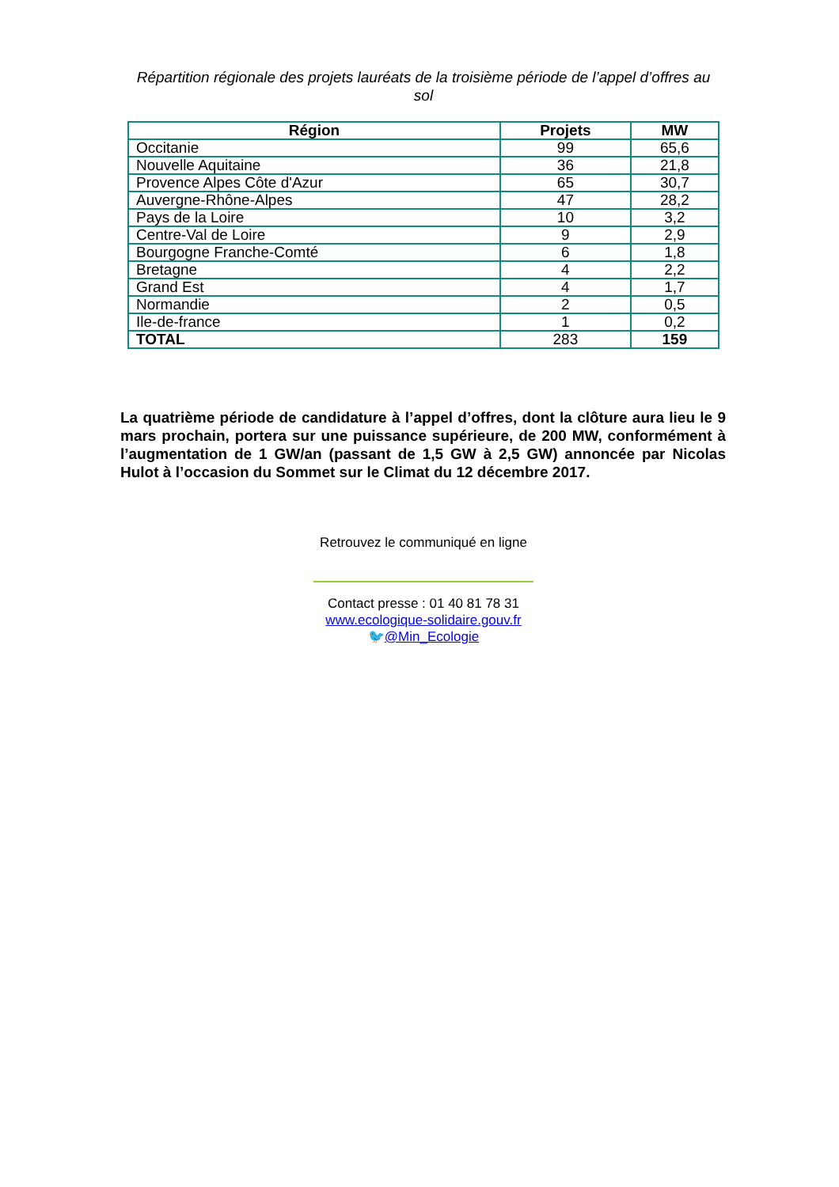Répartition régionale des projets lauréats de la troisième période de l’appel d’offres au sol
| Région | Projets | MW |
| --- | --- | --- |
| Occitanie | 99 | 65,6 |
| Nouvelle Aquitaine | 36 | 21,8 |
| Provence Alpes Côte d'Azur | 65 | 30,7 |
| Auvergne-Rhône-Alpes | 47 | 28,2 |
| Pays de la Loire | 10 | 3,2 |
| Centre-Val de Loire | 9 | 2,9 |
| Bourgogne Franche-Comté | 6 | 1,8 |
| Bretagne | 4 | 2,2 |
| Grand Est | 4 | 1,7 |
| Normandie | 2 | 0,5 |
| Ile-de-france | 1 | 0,2 |
| TOTAL | 283 | 159 |
La quatrième période de candidature à l’appel d’offres, dont la clôture aura lieu le 9 mars prochain, portera sur une puissance supérieure, de 200 MW, conformément à l’augmentation de 1 GW/an (passant de 1,5 GW à 2,5 GW) annoncée par Nicolas Hulot à l’occasion du Sommet sur le Climat du 12 décembre 2017.
Retrouvez le communiqué en ligne
Contact presse : 01 40 81 78 31
www.ecologique-solidaire.gouv.fr
🐦@Min_Ecologie